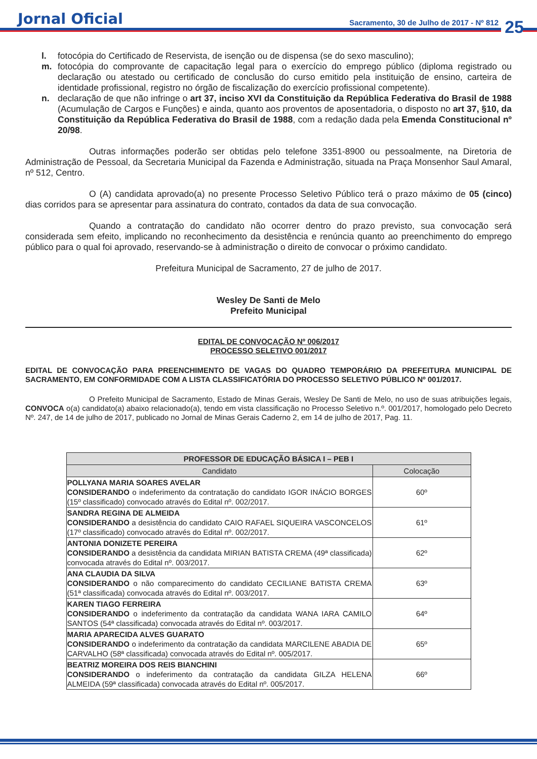Jornal Oficial
Sacramento, 30 de Julho de 2017 - Nº 812
25
l. fotocópia do Certificado de Reservista, de isenção ou de dispensa (se do sexo masculino);
m. fotocópia do comprovante de capacitação legal para o exercício do emprego público (diploma registrado ou declaração ou atestado ou certificado de conclusão do curso emitido pela instituição de ensino, carteira de identidade profissional, registro no órgão de fiscalização do exercício profissional competente).
n. declaração de que não infringe o art 37, inciso XVI da Constituição da República Federativa do Brasil de 1988 (Acumulação de Cargos e Funções) e ainda, quanto aos proventos de aposentadoria, o disposto no art 37, §10, da Constituição da República Federativa do Brasil de 1988, com a redação dada pela Emenda Constitucional nº 20/98.
Outras informações poderão ser obtidas pelo telefone 3351-8900 ou pessoalmente, na Diretoria de Administração de Pessoal, da Secretaria Municipal da Fazenda e Administração, situada na Praça Monsenhor Saul Amaral, nº 512, Centro.
O (A) candidata aprovado(a) no presente Processo Seletivo Público terá o prazo máximo de 05 (cinco) dias corridos para se apresentar para assinatura do contrato, contados da data de sua convocação.
Quando a contratação do candidato não ocorrer dentro do prazo previsto, sua convocação será considerada sem efeito, implicando no reconhecimento da desistência e renúncia quanto ao preenchimento do emprego público para o qual foi aprovado, reservando-se à administração o direito de convocar o próximo candidato.
Prefeitura Municipal de Sacramento, 27 de julho de 2017.
Wesley De Santi de Melo
Prefeito Municipal
EDITAL DE CONVOCAÇÃO Nº 006/2017
PROCESSO SELETIVO 001/2017
EDITAL DE CONVOCAÇÃO PARA PREENCHIMENTO DE VAGAS DO QUADRO TEMPORÁRIO DA PREFEITURA MUNICIPAL DE SACRAMENTO, EM CONFORMIDADE COM A LISTA CLASSIFICATÓRIA DO PROCESSO SELETIVO PÚBLICO Nº 001/2017.
O Prefeito Municipal de Sacramento, Estado de Minas Gerais, Wesley De Santi de Melo, no uso de suas atribuições legais, CONVOCA o(a) candidato(a) abaixo relacionado(a), tendo em vista classificação no Processo Seletivo n.º. 001/2017, homologado pelo Decreto Nº. 247, de 14 de julho de 2017, publicado no Jornal de Minas Gerais Caderno 2, em 14 de julho de 2017, Pag. 11.
| PROFESSOR DE EDUCAÇÃO BÁSICA I – PEB I | |
| --- | --- |
| Candidato | Colocação |
| POLLYANA MARIA SOARES AVELAR CONSIDERANDO o indeferimento da contratação do candidato IGOR INÁCIO BORGES (15º classificado) convocado através do Edital nº. 002/2017. | 60º |
| SANDRA REGINA DE ALMEIDA CONSIDERANDO a desistência do candidato CAIO RAFAEL SIQUEIRA VASCONCELOS (17º classificado) convocado através do Edital nº. 002/2017. | 61º |
| ANTONIA DONIZETE PEREIRA CONSIDERANDO a desistência da candidata MIRIAN BATISTA CREMA (49ª classificada) convocada através do Edital nº. 003/2017. | 62º |
| ANA CLAUDIA DA SILVA CONSIDERANDO o não comparecimento do candidato CECILIANE BATISTA CREMA (51ª classificada) convocada através do Edital nº. 003/2017. | 63º |
| KAREN TIAGO FERREIRA CONSIDERANDO o indeferimento da contratação da candidata WANA IARA CAMILO SANTOS (54ª classificada) convocada através do Edital nº. 003/2017. | 64º |
| MARIA APARECIDA ALVES GUARATO CONSIDERANDO o indeferimento da contratação da candidata MARCILENE ABADIA DE CARVALHO (58ª classificada) convocada através do Edital nº. 005/2017. | 65º |
| BEATRIZ MOREIRA DOS REIS BIANCHINI CONSIDERANDO o indeferimento da contratação da candidata GILZA HELENA ALMEIDA (59ª classificada) convocada através do Edital nº. 005/2017. | 66º |